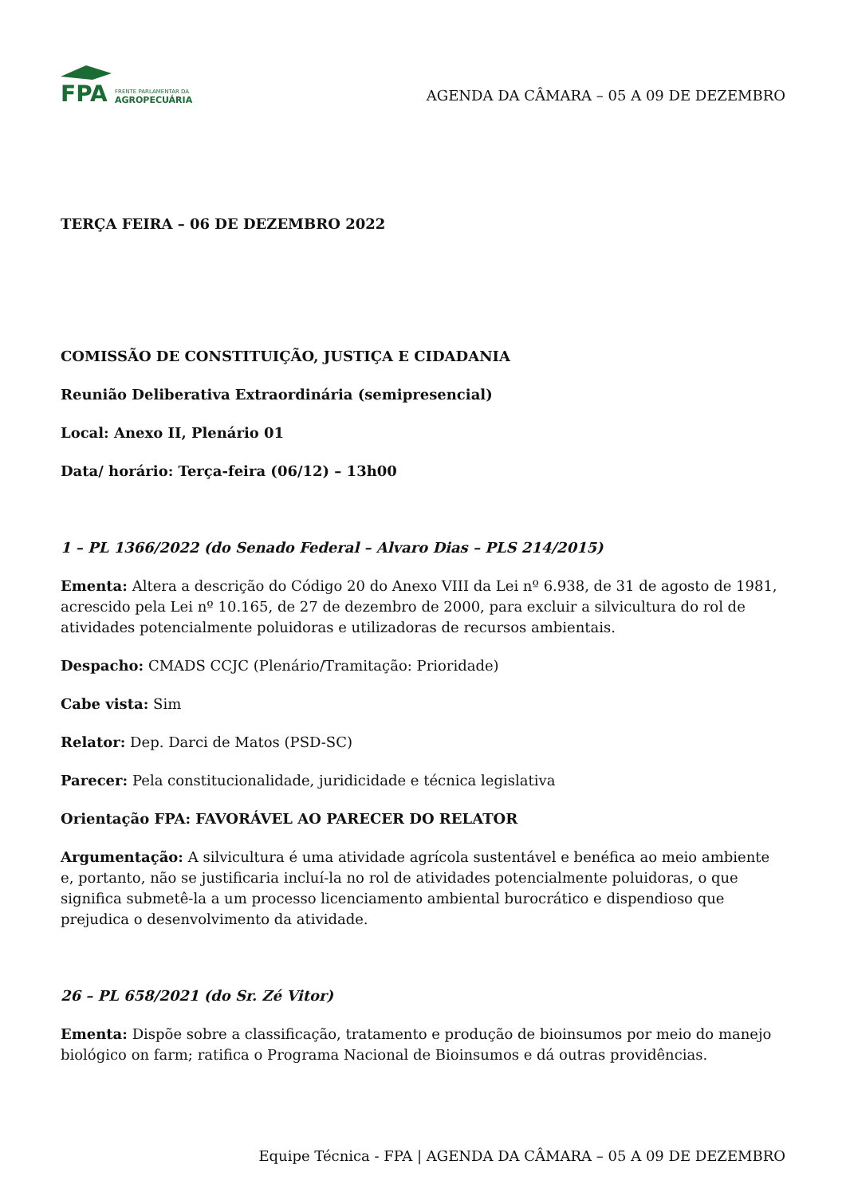FPA
FRENTE PARLAMENTAR DA
AGROPECUÁRIA
AGENDA DA CÂMARA – 05 A 09 DE DEZEMBRO
TERÇA FEIRA – 06 DE DEZEMBRO 2022
COMISSÃO DE CONSTITUIÇÃO, JUSTIÇA E CIDADANIA
Reunião Deliberativa Extraordinária (semipresencial)
Local: Anexo II, Plenário 01
Data/ horário: Terça-feira (06/12) – 13h00
1 – PL 1366/2022 (do Senado Federal – Alvaro Dias – PLS 214/2015)
Ementa: Altera a descrição do Código 20 do Anexo VIII da Lei nº 6.938, de 31 de agosto de 1981, acrescido pela Lei nº 10.165, de 27 de dezembro de 2000, para excluir a silvicultura do rol de atividades potencialmente poluidoras e utilizadoras de recursos ambientais.
Despacho: CMADS CCJC (Plenário/Tramitação: Prioridade)
Cabe vista: Sim
Relator: Dep. Darci de Matos (PSD-SC)
Parecer: Pela constitucionalidade, juridicidade e técnica legislativa
Orientação FPA: FAVORÁVEL AO PARECER DO RELATOR
Argumentação: A silvicultura é uma atividade agrícola sustentável e benéfica ao meio ambiente e, portanto, não se justificaria incluí-la no rol de atividades potencialmente poluidoras, o que significa submetê-la a um processo licenciamento ambiental burocrático e dispendioso que prejudica o desenvolvimento da atividade.
26 – PL 658/2021 (do Sr. Zé Vitor)
Ementa: Dispõe sobre a classificação, tratamento e produção de bioinsumos por meio do manejo biológico on farm; ratifica o Programa Nacional de Bioinsumos e dá outras providências.
Equipe Técnica - FPA | AGENDA DA CÂMARA – 05 A 09 DE DEZEMBRO